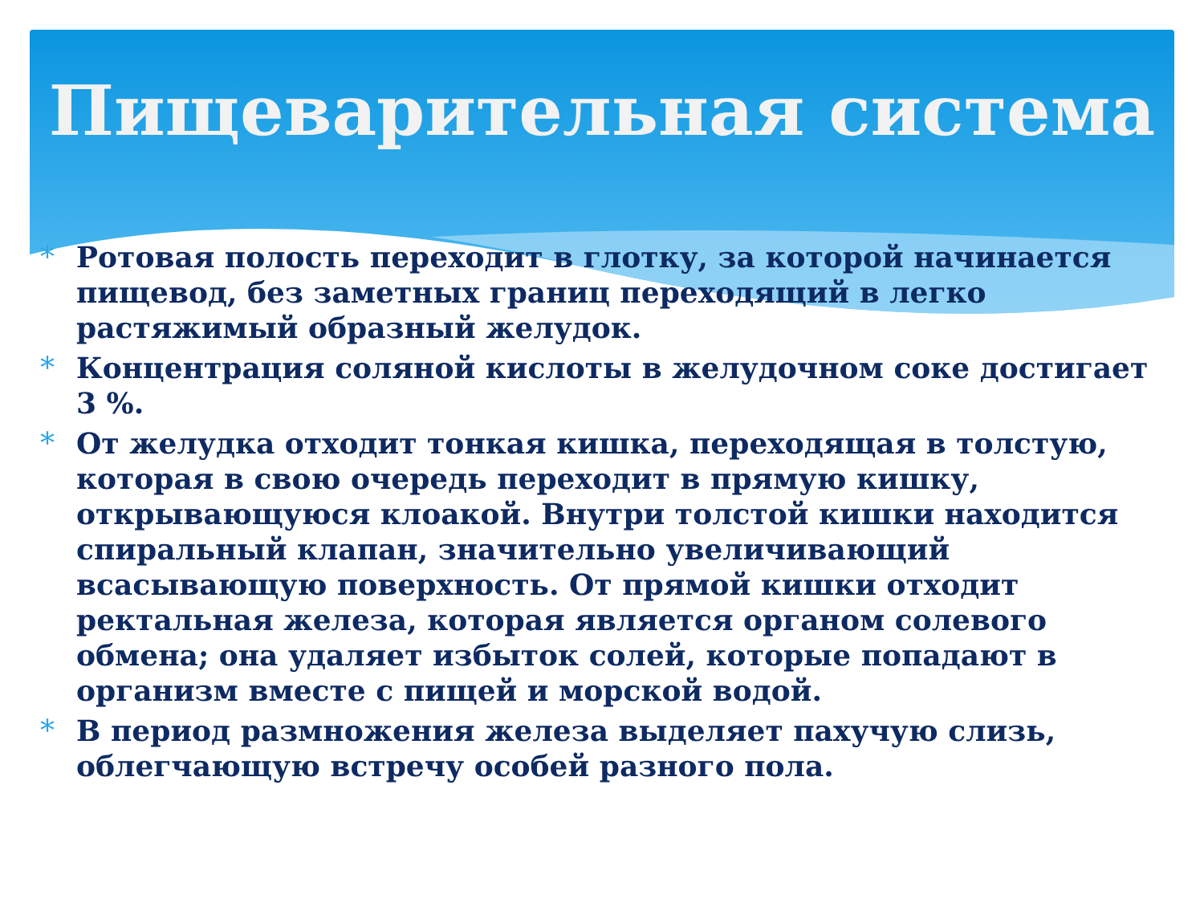Пищеварительная система
* Ротовая полость переходит в глотку, за которой начинается пищевод, без заметных границ переходящий в легко растяжимый образный желудок.
* Концентрация соляной кислоты в желудочном соке достигает 3 %.
* От желудка отходит тонкая кишка, переходящая в толстую, которая в свою очередь переходит в прямую кишку, открывающуюся клоакой. Внутри толстой кишки находится спиральный клапан, значительно увеличивающий всасывающую поверхность. От прямой кишки отходит ректальная железа, которая является органом солевого обмена; она удаляет избыток солей, которые попадают в организм вместе с пищей и морской водой.
* В период размножения железа выделяет пахучую слизь, облегчающую встречу особей разного пола.